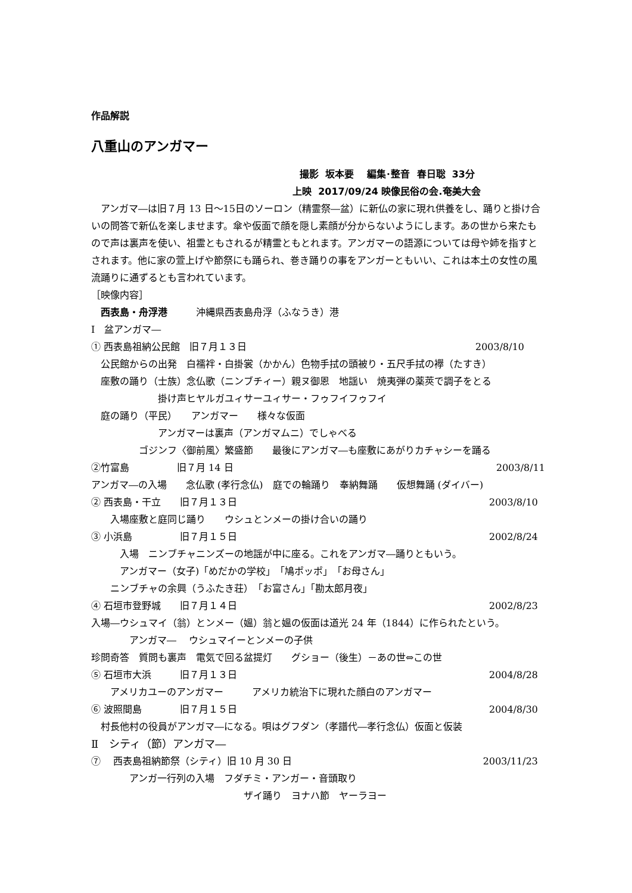作品解説
八重山のアンガマー
撮影 坂本要 編集･整音 春日聡 33分
上映 2017/09/24 映像民俗の会.奄美大会
　アンガマ―は旧７月 13 日～15日のソーロン（精霊祭―盆）に新仏の家に現れ供養をし、踊りと掛け合いの問答で新仏を楽しませます。傘や仮面で顔を隠し素顔が分からないようにします。あの世から来たもので声は裏声を使い、祖霊ともされるが精霊ともとれます。アンガマーの語源については母や姉を指すとされます。他に家の萱上げや節祭にも踊られ、巻き踊りの事をアンガーともいい、これは本土の女性の風流踊りに通ずるとも言われています。
［映像内容］
　西表島・舟浮港　　　沖縄県西表島舟浮（ふなうき）港
Ⅰ　盆アンガマ―
① 西表島祖納公民館　旧７月１３日 2003/8/10
　公民館からの出発　白襦袢・白掛裳（かかん）色物手拭の頭被り・五尺手拭の襷（たすき）
　座敷の踊り（士族）念仏歌（ニンブチィー）親ヌ御恩　地謡い　焼夷弾の薬莢で調子をとる
　　　　　　　掛け声ヒヤルガユィサーユィサー・フゥフイフゥフイ
　庭の踊り（平民）　　アンガマー　　様々な仮面
　　　　　　　アンガマーは裏声（アンガマムニ）でしゃべる
　　　　　ゴジンフ〈御前風〉繁盛節　　最後にアンガマ―も座敷にあがりカチャシーを踊る
②竹富島　　　　　旧７月 14 日 2003/8/11
アンガマ―の入場　　念仏歌 (孝行念仏)　庭での輪踊り　奉納舞踊　　仮想舞踊 (ダイバー)
② 西表島・干立　　旧７月１３日 2003/8/10
　　入場座敷と庭同じ踊り　　ウシュとンメーの掛け合いの踊り
③ 小浜島　　　　　旧７月１５日 2002/8/24
　　　入場　ニンブチャニンズーの地謡が中に座る。これをアンガマ―踊りともいう。
　　　アンガマー（女子)「めだかの学校」　「鳩ポッポ」　「お母さん」
　　ニンブチャの余興（うふたき荘）　「お富さん」「勘太郎月夜」
④ 石垣市登野城　　旧７月１４日 2002/8/23
入場―ウシュマイ（翁）とンメー（媼）翁と媼の仮面は道光 24 年（1844）に作られたという。
　　　　アンガマ―　 ウシュマイーとンメーの子供
珍問奇答　質問も裏声　電気で回る盆提灯　　グショー（後生）－あの世⇔この世
⑤ 石垣市大浜　　　旧７月１３日 2004/8/28
　　アメリカユーのアンガマー　　　アメリカ統治下に現れた顔白のアンガマー
⑥ 波照間島　　　　旧７月１５日 2004/8/30
　村長他村の役員がアンガマ―になる。唄はグフダン（孝譜代―孝行念仏）仮面と仮装
Ⅱ　シティ（節）アンガマ―
⑦　 西表島祖納節祭（シティ）旧 10 月 30 日 2003/11/23
　　　　アンガ一行列の入場　フダチミ・アンガー・音頭取り
　　　　　　　　　　　　　　　　ザイ踊り　ヨナハ節　ヤーラヨー